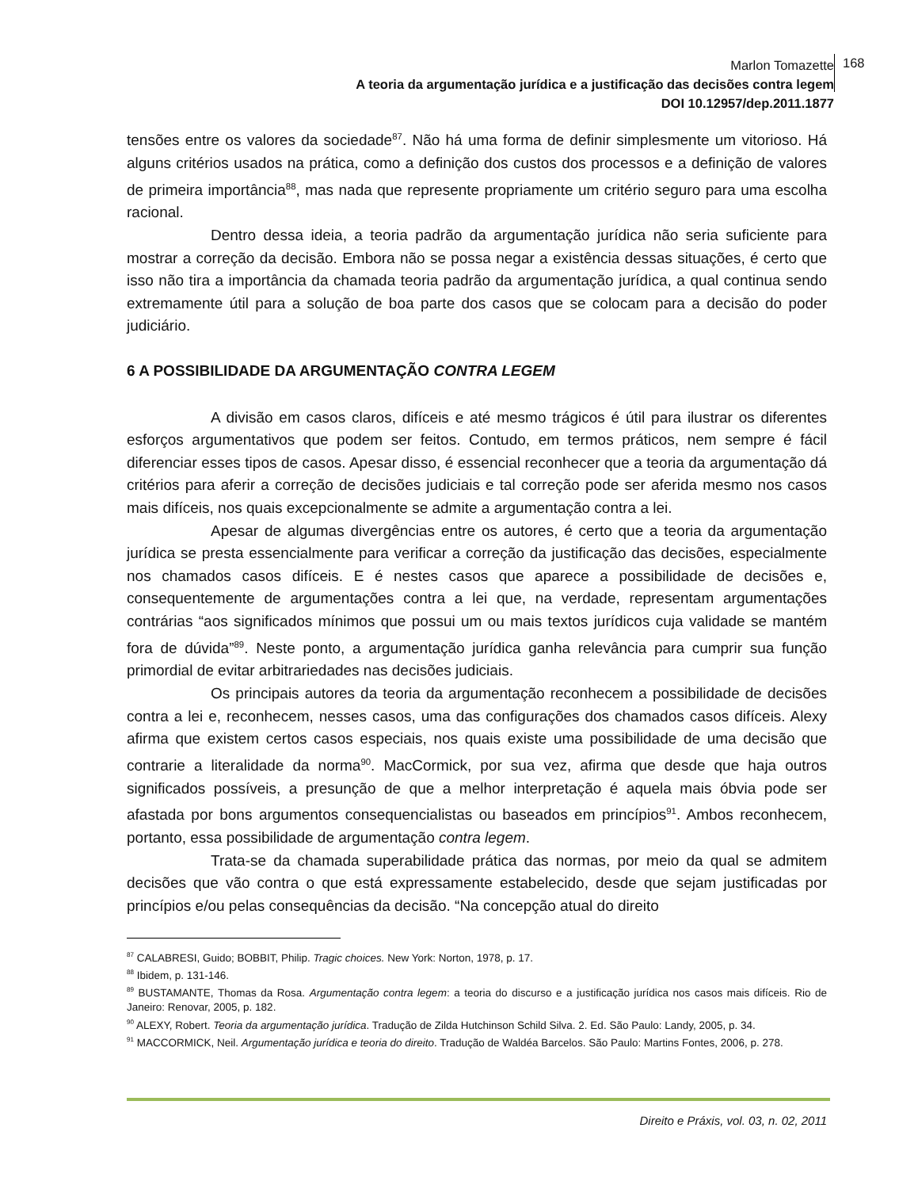Marlon Tomazette
A teoria da argumentação jurídica e a justificação das decisões contra legem
DOI 10.12957/dep.2011.1877
168
tensões entre os valores da sociedade<sup>87</sup>. Não há uma forma de definir simplesmente um vitorioso. Há alguns critérios usados na prática, como a definição dos custos dos processos e a definição de valores de primeira importância<sup>88</sup>, mas nada que represente propriamente um critério seguro para uma escolha racional.
Dentro dessa ideia, a teoria padrão da argumentação jurídica não seria suficiente para mostrar a correção da decisão. Embora não se possa negar a existência dessas situações, é certo que isso não tira a importância da chamada teoria padrão da argumentação jurídica, a qual continua sendo extremamente útil para a solução de boa parte dos casos que se colocam para a decisão do poder judiciário.
6 A POSSIBILIDADE DA ARGUMENTAÇÃO CONTRA LEGEM
A divisão em casos claros, difíceis e até mesmo trágicos é útil para ilustrar os diferentes esforços argumentativos que podem ser feitos. Contudo, em termos práticos, nem sempre é fácil diferenciar esses tipos de casos. Apesar disso, é essencial reconhecer que a teoria da argumentação dá critérios para aferir a correção de decisões judiciais e tal correção pode ser aferida mesmo nos casos mais difíceis, nos quais excepcionalmente se admite a argumentação contra a lei.
Apesar de algumas divergências entre os autores, é certo que a teoria da argumentação jurídica se presta essencialmente para verificar a correção da justificação das decisões, especialmente nos chamados casos difíceis. E é nestes casos que aparece a possibilidade de decisões e, consequentemente de argumentações contra a lei que, na verdade, representam argumentações contrárias “aos significados mínimos que possui um ou mais textos jurídicos cuja validade se mantém fora de dúvida”<sup>89</sup>. Neste ponto, a argumentação jurídica ganha relevância para cumprir sua função primordial de evitar arbitrariedades nas decisões judiciais.
Os principais autores da teoria da argumentação reconhecem a possibilidade de decisões contra a lei e, reconhecem, nesses casos, uma das configurações dos chamados casos difíceis. Alexy afirma que existem certos casos especiais, nos quais existe uma possibilidade de uma decisão que contrarie a literalidade da norma<sup>90</sup>. MacCormick, por sua vez, afirma que desde que haja outros significados possíveis, a presunção de que a melhor interpretação é aquela mais óbvia pode ser afastada por bons argumentos consequencialistas ou baseados em princípios<sup>91</sup>. Ambos reconhecem, portanto, essa possibilidade de argumentação contra legem.
Trata-se da chamada superabilidade prática das normas, por meio da qual se admitem decisões que vão contra o que está expressamente estabelecido, desde que sejam justificadas por princípios e/ou pelas consequências da decisão. “Na concepção atual do direito
<sup>87</sup> CALABRESI, Guido; BOBBIT, Philip. Tragic choices. New York: Norton, 1978, p. 17.
<sup>88</sup> Ibidem, p. 131-146.
<sup>89</sup> BUSTAMANTE, Thomas da Rosa. Argumentação contra legem: a teoria do discurso e a justificação jurídica nos casos mais difíceis. Rio de Janeiro: Renovar, 2005, p. 182.
<sup>90</sup> ALEXY, Robert. Teoria da argumentação jurídica. Tradução de Zilda Hutchinson Schild Silva. 2. Ed. São Paulo: Landy, 2005, p. 34.
<sup>91</sup> MACCORMICK, Neil. Argumentação jurídica e teoria do direito. Tradução de Waldéa Barcelos. São Paulo: Martins Fontes, 2006, p. 278.
Direito e Práxis, vol. 03, n. 02, 2011